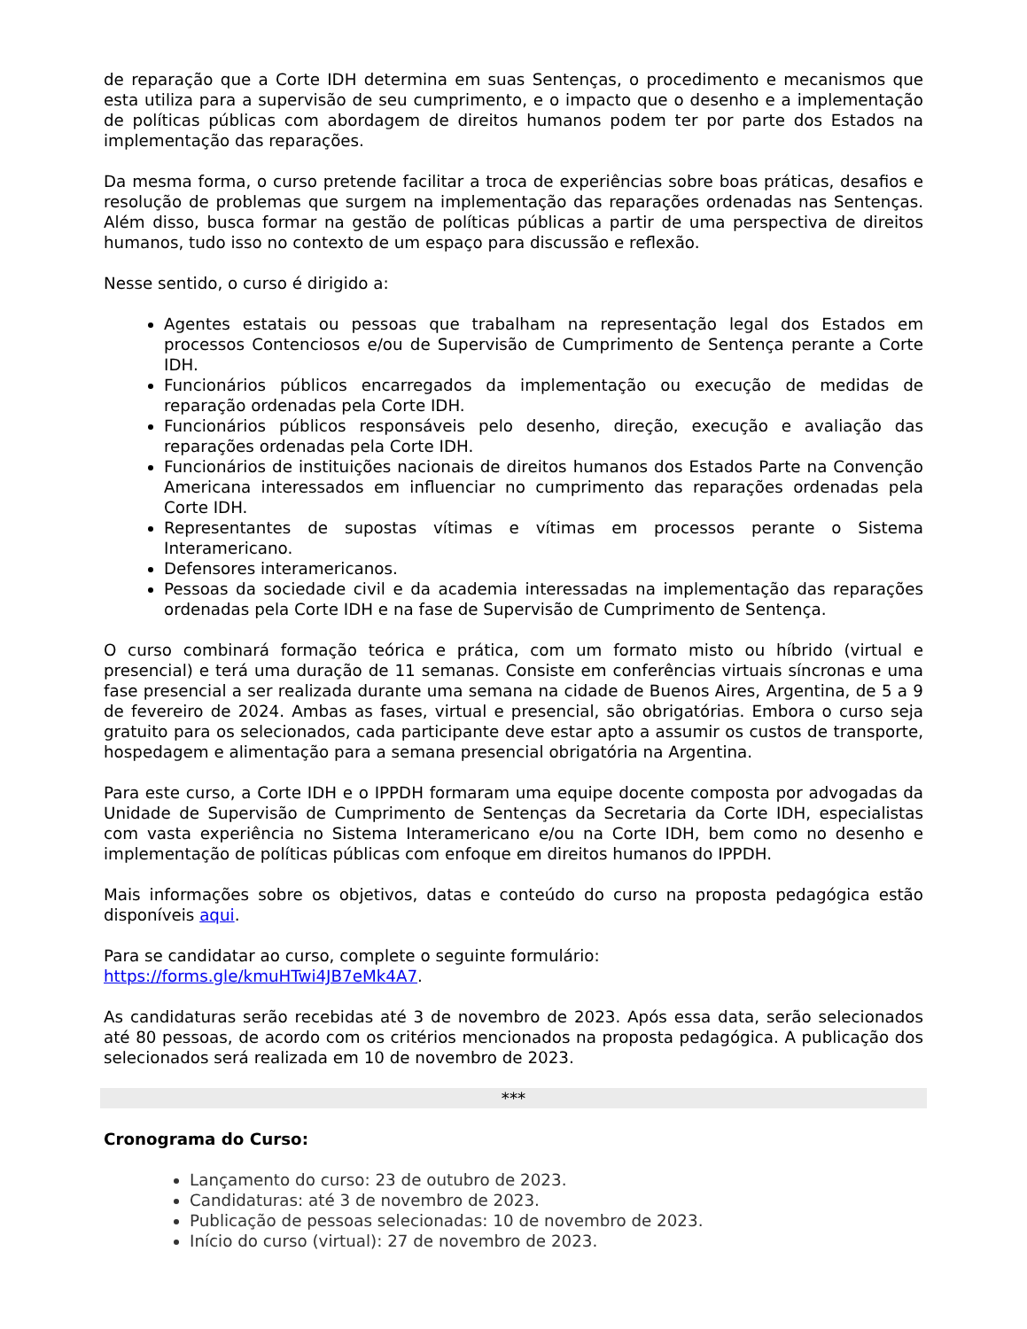de reparação que a Corte IDH determina em suas Sentenças, o procedimento e mecanismos que esta utiliza para a supervisão de seu cumprimento, e o impacto que o desenho e a implementação de políticas públicas com abordagem de direitos humanos podem ter por parte dos Estados na implementação das reparações.
Da mesma forma, o curso pretende facilitar a troca de experiências sobre boas práticas, desafios e resolução de problemas que surgem na implementação das reparações ordenadas nas Sentenças. Além disso, busca formar na gestão de políticas públicas a partir de uma perspectiva de direitos humanos, tudo isso no contexto de um espaço para discussão e reflexão.
Nesse sentido, o curso é dirigido a:
Agentes estatais ou pessoas que trabalham na representação legal dos Estados em processos Contenciosos e/ou de Supervisão de Cumprimento de Sentença perante a Corte IDH.
Funcionários públicos encarregados da implementação ou execução de medidas de reparação ordenadas pela Corte IDH.
Funcionários públicos responsáveis pelo desenho, direção, execução e avaliação das reparações ordenadas pela Corte IDH.
Funcionários de instituições nacionais de direitos humanos dos Estados Parte na Convenção Americana interessados em influenciar no cumprimento das reparações ordenadas pela Corte IDH.
Representantes de supostas vítimas e vítimas em processos perante o Sistema Interamericano.
Defensores interamericanos.
Pessoas da sociedade civil e da academia interessadas na implementação das reparações ordenadas pela Corte IDH e na fase de Supervisão de Cumprimento de Sentença.
O curso combinará formação teórica e prática, com um formato misto ou híbrido (virtual e presencial) e terá uma duração de 11 semanas. Consiste em conferências virtuais síncronas e uma fase presencial a ser realizada durante uma semana na cidade de Buenos Aires, Argentina, de 5 a 9 de fevereiro de 2024. Ambas as fases, virtual e presencial, são obrigatórias. Embora o curso seja gratuito para os selecionados, cada participante deve estar apto a assumir os custos de transporte, hospedagem e alimentação para a semana presencial obrigatória na Argentina.
Para este curso, a Corte IDH e o IPPDH formaram uma equipe docente composta por advogadas da Unidade de Supervisão de Cumprimento de Sentenças da Secretaria da Corte IDH, especialistas com vasta experiência no Sistema Interamericano e/ou na Corte IDH, bem como no desenho e implementação de políticas públicas com enfoque em direitos humanos do IPPDH.
Mais informações sobre os objetivos, datas e conteúdo do curso na proposta pedagógica estão disponíveis aqui.
Para se candidatar ao curso, complete o seguinte formulário:
https://forms.gle/kmuHTwi4JB7eMk4A7.
As candidaturas serão recebidas até 3 de novembro de 2023. Após essa data, serão selecionados até 80 pessoas, de acordo com os critérios mencionados na proposta pedagógica. A publicação dos selecionados será realizada em 10 de novembro de 2023.
***
Cronograma do Curso:
Lançamento do curso: 23 de outubro de 2023.
Candidaturas: até 3 de novembro de 2023.
Publicação de pessoas selecionadas: 10 de novembro de 2023.
Início do curso (virtual): 27 de novembro de 2023.